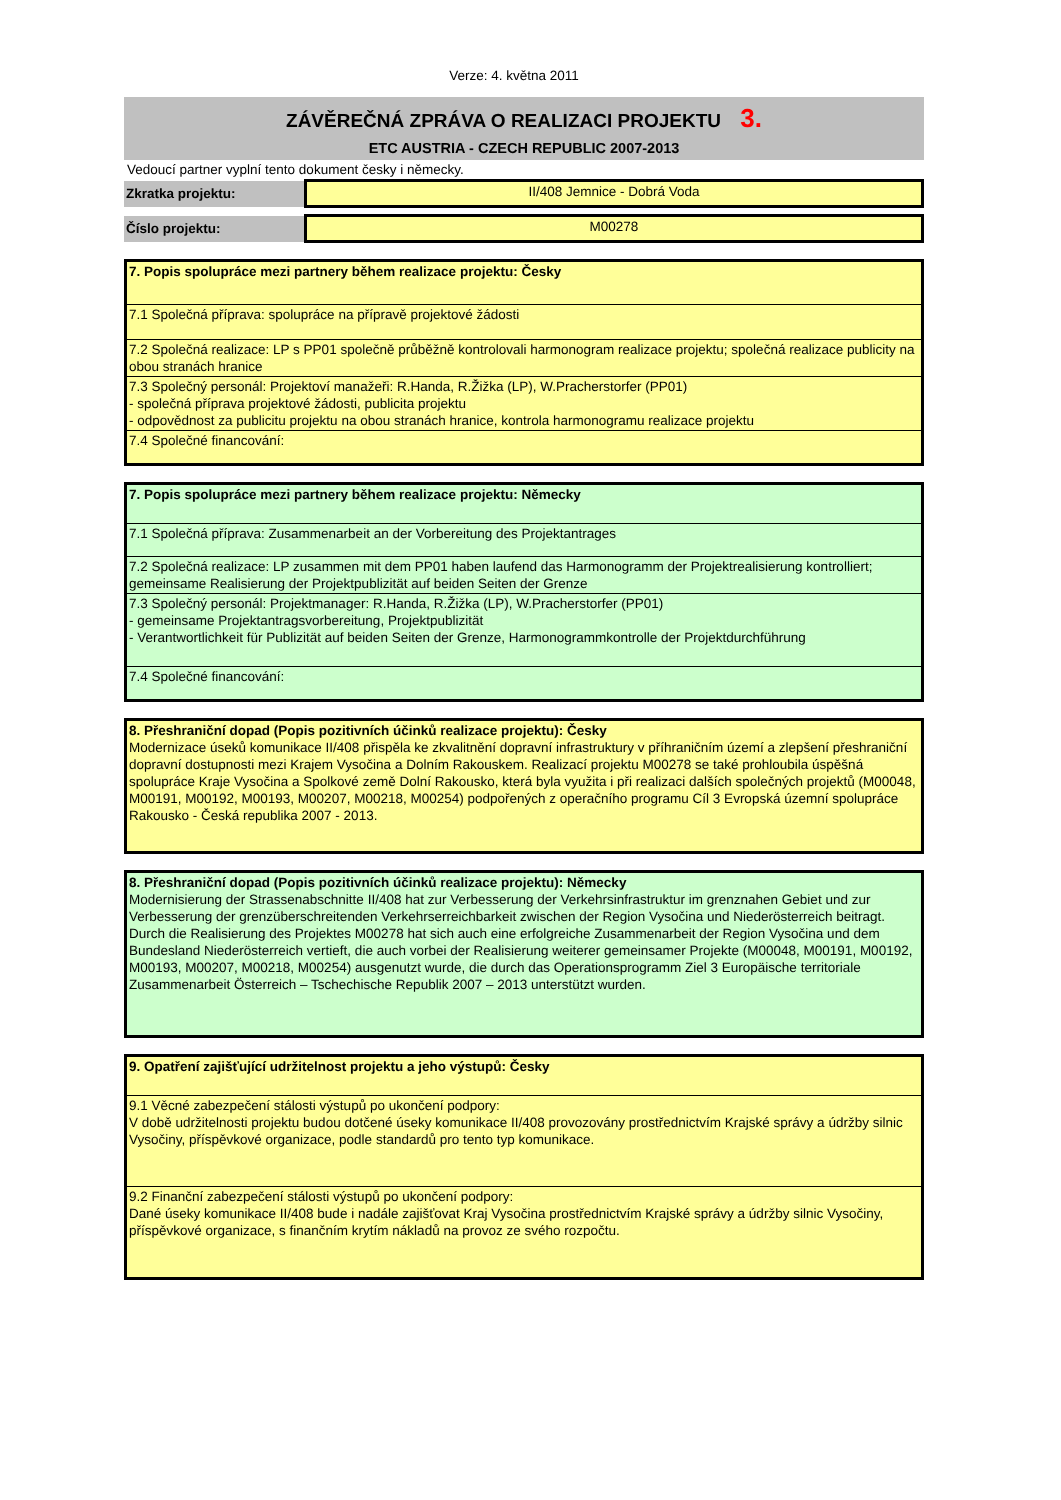Verze: 4. května 2011
ZÁVĚREČNÁ ZPRÁVA O REALIZACI PROJEKTU 3.
ETC AUSTRIA - CZECH REPUBLIC 2007-2013
Vedoucí partner vyplní tento dokument česky i německy.
| Zkratka projektu: | II/408 Jemnice - Dobrá Voda |
| Číslo projektu: | M00278 |
| 7. Popis spolupráce mezi partnery během realizace projektu: Česky |
| 7.1 Společná příprava: spolupráce na přípravě projektové žádosti |
| 7.2 Společná realizace: LP s PP01 společně průběžně kontrolovali harmonogram realizace projektu; společná realizace publicity na obou stranách hranice |
| 7.3 Společný personál: Projektoví manažeři: R.Handa, R.Žižka (LP), W.Pracherstorfer (PP01) - společná příprava projektové žádosti, publicita projektu - odpovědnost za publicitu projektu na obou stranách hranice, kontrola harmonogramu realizace projektu |
| 7.4 Společné financování: |
| 7. Popis spolupráce mezi partnery během realizace projektu: Německy |
| 7.1 Společná příprava: Zusammenarbeit an der Vorbereitung des Projektantrages |
| 7.2 Společná realizace: LP zusammen mit dem PP01 haben laufend das Harmonogramm der Projektrealisierung kontrolliert; gemeinsame Realisierung der Projektpublizität auf beiden Seiten der Grenze |
| 7.3 Společný personál: Projektmanager: R.Handa, R.Žižka (LP), W.Pracherstorfer (PP01) - gemeinsame Projektantragsvorbereitung, Projektpublizität - Verantwortlichkeit für Publizität auf beiden Seiten der Grenze, Harmonogrammkontrolle der Projektdurchführung |
| 7.4 Společné financování: |
| 8. Přeshraniční dopad (Popis pozitivních účinků realizace projektu): Česky Modernizace úseků komunikace II/408 přispěla ke zkvalitnění dopravní infrastruktury v příhraničním území a zlepšení přeshraniční dopravní dostupnosti mezi Krajem Vysočina a Dolním Rakouskem. Realizací projektu M00278 se také prohloubila úspěšná spolupráce Kraje Vysočina a Spolkové země Dolní Rakousko, která byla využita i při realizaci dalších společných projektů (M00048, M00191, M00192, M00193, M00207, M00218, M00254) podpořených z operačního programu Cíl 3 Evropská územní spolupráce Rakousko - Česká republika 2007 - 2013. |
| 8. Přeshraniční dopad (Popis pozitivních účinků realizace projektu): Německy Modernisierung der Strassenabschnitte II/408 hat zur Verbesserung der Verkehrsinfrastruktur im grenznahen Gebiet und zur Verbesserung der grenzüberschreitenden Verkehrserreichbarkeit zwischen der Region Vysočina und Niederösterreich beitragt. Durch die Realisierung des Projektes M00278 hat sich auch eine erfolgreiche Zusammenarbeit der Region Vysočina und dem Bundesland Niederösterreich vertieft, die auch vorbei der Realisierung weiterer gemeinsamer Projekte (M00048, M00191, M00192, M00193, M00207, M00218, M00254) ausgenutzt wurde, die durch das Operationsprogramm Ziel 3 Europäische territoriale Zusammenarbeit Österreich – Tschechische Republik 2007 – 2013 unterstützt wurden. |
| 9. Opatření zajišťující udržitelnost projektu a jeho výstupů: Česky |
| 9.1 Věcné zabezpečení stálosti výstupů po ukončení podpory: V době udržitelnosti projektu budou dotčené úseky komunikace II/408 provozovány prostřednictvím Krajské správy a údržby silnic Vysočiny, příspěvkové organizace, podle standardů pro tento typ komunikace. |
| 9.2 Finanční zabezpečení stálosti výstupů po ukončení podpory: Dané úseky komunikace II/408 bude i nadále zajišťovat Kraj Vysočina prostřednictvím Krajské správy a údržby silnic Vysočiny, příspěvkové organizace, s finančním krytím nákladů na provoz ze svého rozpočtu. |